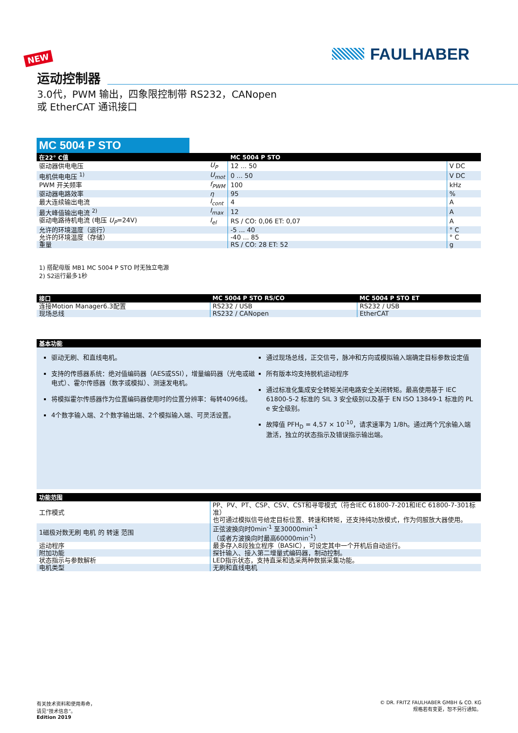NEW FAULHABER
运动控制器
3.0代，PWM 输出，四象限控制带 RS232，CANopen
或 EtherCAT 通讯接口
MC 5004 P STO
| 在22° C值 | | MC 5004 P STO | |
| --- | --- | --- | --- |
| 驱动器供电电压 | U<sub>P</sub> | 12 ... 50 | V DC |
| 电机供电电压 <sup>1)</sup> | U<sub>mot</sub> | 0 ... 50 | V DC |
| PWM 开关频率 | f<sub>PWM</sub> | 100 | kHz |
| 驱动器电路效率 | η | 95 | % |
| 最大连续输出电流 | I<sub>cont</sub> | 4 | A |
| 最大峰值输出电流 <sup>2)</sup> | I<sub>max</sub> | 12 | A |
| 驱动电路待机电流 (电压 U<sub>P</sub> =24V) | I<sub>el</sub> | RS / CO: 0,06 ET: 0,07 | A |
| 允许的环境温度（运行） | | -5 ... 40 | ° C |
| 允许的环境温度（存储） | | -40 ... 85 | ° C |
| 重量 | | RS / CO: 28 ET: 52 | g |
1) 搭配母版 MB1 MC 5004 P STO 时无独立电源
2) S2运行最多1秒
| 接口 | MC 5004 P STO RS/CO | MC 5004 P STO ET |
| --- | --- | --- |
| 连接Motion Manager6.3配置 | RS232 / USB | RS232 / USB |
| 现场总线 | RS232 / CANopen | EtherCAT |
| 基本功能 |
| --- |
驱动无刷、和直线电机。
支持的传感器系统：绝对值编码器（AES或SSI），增量编码器（光电或磁电式）、霍尔传感器（数字或模拟）、测速发电机。
将模拟霍尔传感器作为位置编码器使用时的位置分辨率：每转4096线。
4个数字输入端、2个数字输出端、2个模拟输入端、可灵活设置。
通过现场总线，正交信号，脉冲和方向或模拟输入端确定目标参数设定值
所有版本均支持脱机运动程序
通过标准化集成安全转矩关闭电路安全关闭转矩。最高使用基于 IEC 61800-5-2 标准的 SIL 3 安全级别以及基于 EN ISO 13849-1 标准的 PL e 安全级别。
故障值 PFH<sub>D</sub> = 4,57 × 10<sup>-10</sup>，请求速率为 1/8h。通过两个冗余输入端激活，独立的状态指示及错误指示输出端。
| 功能范围 | |
| --- | --- |
| 工作模式 | PP、PV、PT、CSP、CSV、CST和寻零模式（符合IEC 61800-7-201和IEC 61800-7-301标准） 也可通过模拟信号给定目标位置、转速和转矩，还支持纯功放模式，作为伺服放大器使用。 |
| 1磁极对数无刷 电机 的 转速 范围 | 正弦波换向时0min<sup>-1</sup> 至30000min<sup>-1</sup> （或者方波换向时最高60000min<sup>-1</sup>） |
| 运动程序 | 最多存入8段独立程序（BASIC），可设定其中一个开机后自动运行。 |
| 附加功能 | 探针输入、接入第二增量式编码器，制动控制。 |
| 状态指示与参数解析 | LED指示状态，支持直采和选采两种数据采集功能。 |
| 电机类型 | 无刷和直线电机 |
有关技术资料和使用寿命，
请见“技术信息”。
Edition 2019
© DR. FRITZ FAULHABER GMBH & CO. KG
规格若有变更，恕不另行通知。